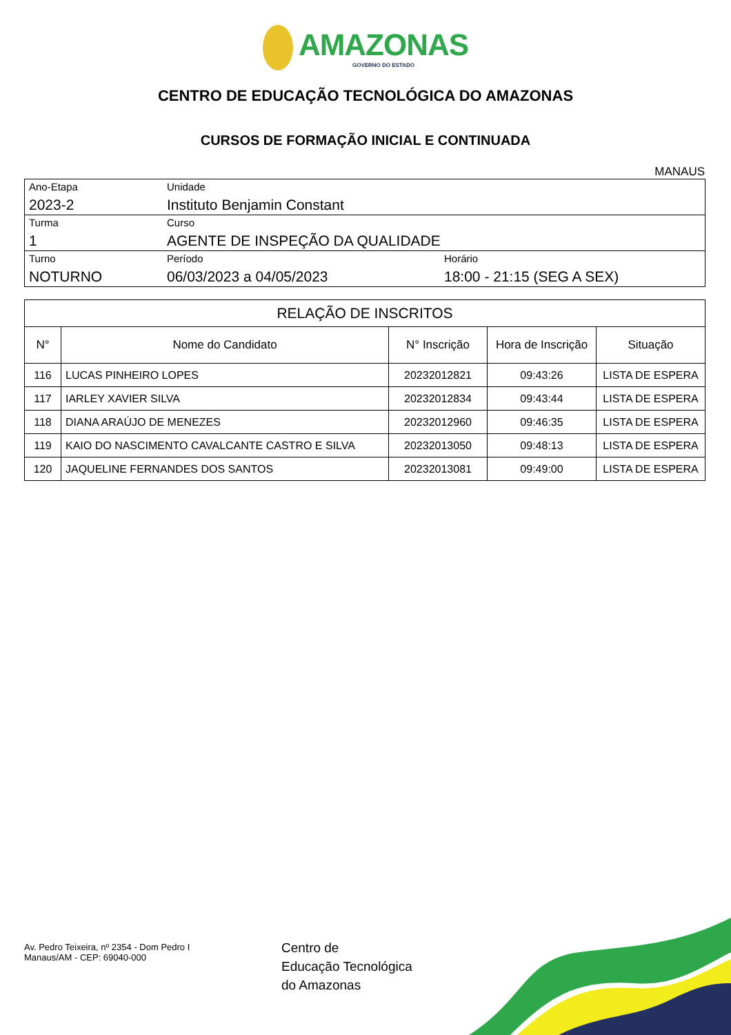AMAZONAS GOVERNO DO ESTADO
CENTRO DE EDUCAÇÃO TECNOLÓGICA DO AMAZONAS
CURSOS DE FORMAÇÃO INICIAL E CONTINUADA
MANAUS
| Ano-Etapa 2023-2 | Unidade Instituto Benjamin Constant | |
| Turma 1 | Curso AGENTE DE INSPEÇÃO DA QUALIDADE | |
| Turno NOTURNO | Período 06/03/2023 a 04/05/2023 | Horário 18:00 - 21:15 (SEG A SEX) |
| RELAÇÃO DE INSCRITOS | | | | |
| --- | --- | --- | --- | --- |
| N° | Nome do Candidato | N° Inscrição | Hora de Inscrição | Situação |
| 116 | LUCAS PINHEIRO LOPES | 20232012821 | 09:43:26 | LISTA DE ESPERA |
| 117 | IARLEY XAVIER SILVA | 20232012834 | 09:43:44 | LISTA DE ESPERA |
| 118 | DIANA ARAÚJO DE MENEZES | 20232012960 | 09:46:35 | LISTA DE ESPERA |
| 119 | KAIO DO NASCIMENTO CAVALCANTE CASTRO E SILVA | 20232013050 | 09:48:13 | LISTA DE ESPERA |
| 120 | JAQUELINE FERNANDES DOS SANTOS | 20232013081 | 09:49:00 | LISTA DE ESPERA |
Av. Pedro Teixeira, nº 2354 - Dom Pedro I
Manaus/AM - CEP: 69040-000
Centro de
Educação Tecnológica
do Amazonas